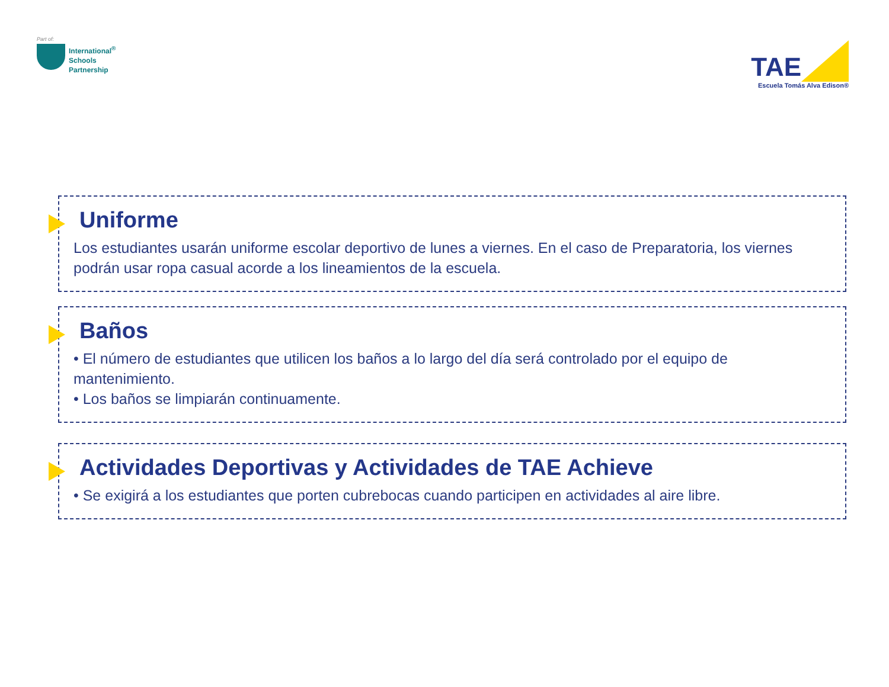Part of:
International<sup>®</sup>
Schools
Partnership
TAE
Escuela Tomás Alva Edison®
Uniforme
Los estudiantes usarán uniforme escolar deportivo de lunes a viernes. En el caso de Preparatoria, los viernes podrán usar ropa casual acorde a los lineamientos de la escuela.
Baños
• El número de estudiantes que utilicen los baños a lo largo del día será controlado por el equipo de mantenimiento.
• Los baños se limpiarán continuamente.
Actividades Deportivas y Actividades de TAE Achieve
• Se exigirá a los estudiantes que porten cubrebocas cuando participen en actividades al aire libre.